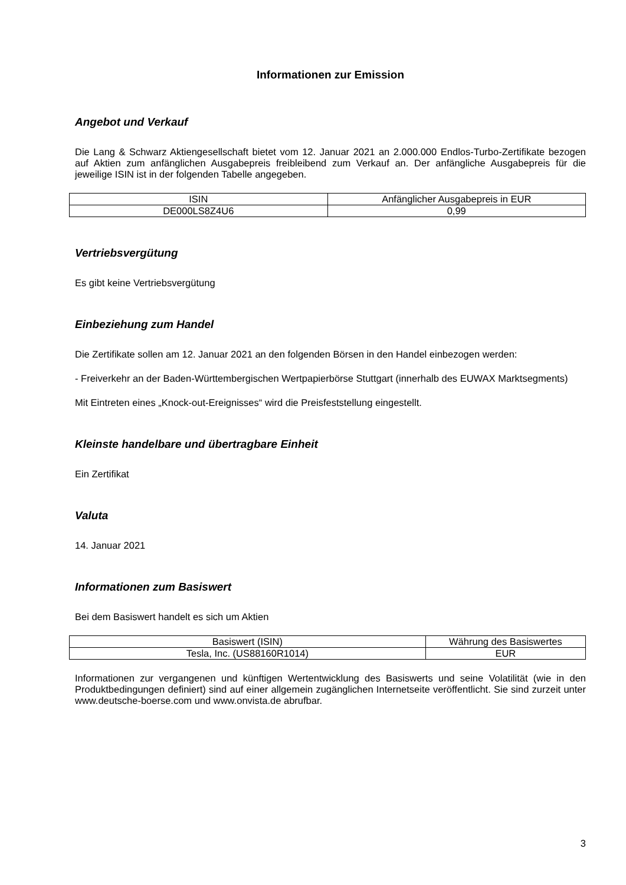Informationen zur Emission
Angebot und Verkauf
Die Lang & Schwarz Aktiengesellschaft bietet vom 12. Januar 2021 an 2.000.000 Endlos-Turbo-Zertifikate bezogen auf Aktien zum anfänglichen Ausgabepreis freibleibend zum Verkauf an. Der anfängliche Ausgabepreis für die jeweilige ISIN ist in der folgenden Tabelle angegeben.
| ISIN | Anfänglicher Ausgabepreis in EUR |
| DE000LS8Z4U6 | 0,99 |
Vertriebsvergütung
Es gibt keine Vertriebsvergütung
Einbeziehung zum Handel
Die Zertifikate sollen am 12. Januar 2021 an den folgenden Börsen in den Handel einbezogen werden:
- Freiverkehr an der Baden-Württembergischen Wertpapierbörse Stuttgart (innerhalb des EUWAX Marktsegments)
Mit Eintreten eines „Knock-out-Ereignisses“ wird die Preisfeststellung eingestellt.
Kleinste handelbare und übertragbare Einheit
Ein Zertifikat
Valuta
14. Januar 2021
Informationen zum Basiswert
Bei dem Basiswert handelt es sich um Aktien
| Basiswert (ISIN) | Währung des Basiswertes |
| Tesla, Inc. (US88160R1014) | EUR |
Informationen zur vergangenen und künftigen Wertentwicklung des Basiswerts und seine Volatilität (wie in den Produktbedingungen definiert) sind auf einer allgemein zugänglichen Internetseite veröffentlicht. Sie sind zurzeit unter www.deutsche-boerse.com und www.onvista.de abrufbar.
3